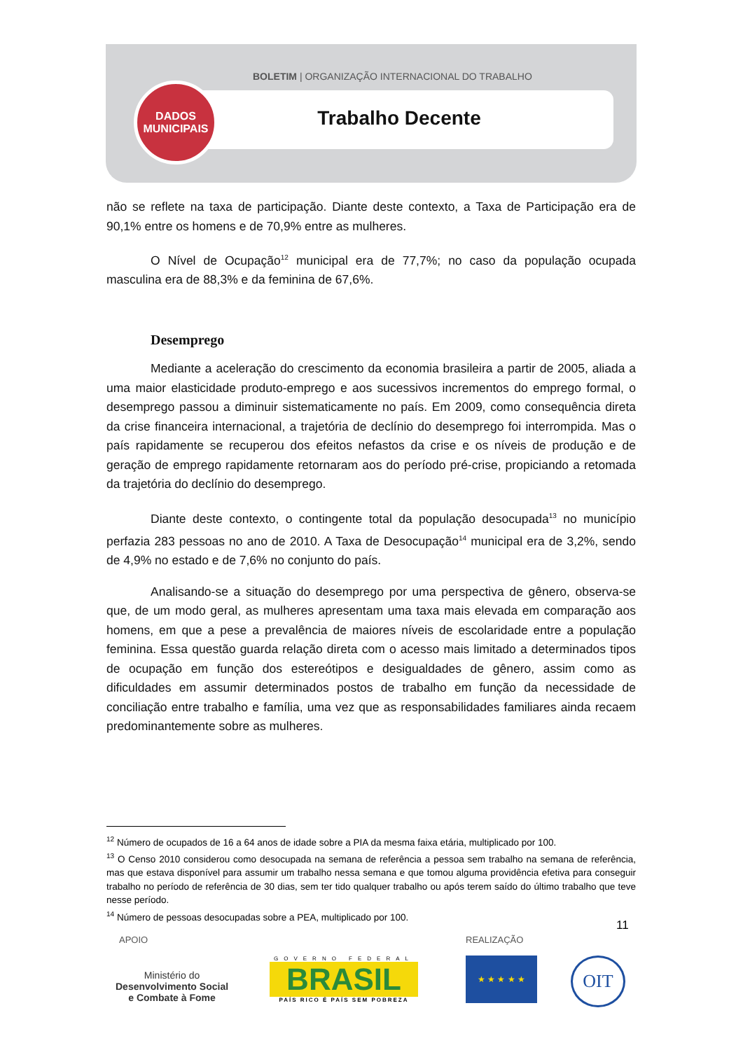BOLETIM | ORGANIZAÇÃO INTERNACIONAL DO TRABALHO
Trabalho Decente
DADOS
MUNICIPAIS
não se reflete na taxa de participação. Diante deste contexto, a Taxa de Participação era de 90,1% entre os homens e de 70,9% entre as mulheres.
O Nível de Ocupação<sup>12</sup> municipal era de 77,7%; no caso da população ocupada masculina era de 88,3% e da feminina de 67,6%.
Desemprego
Mediante a aceleração do crescimento da economia brasileira a partir de 2005, aliada a uma maior elasticidade produto-emprego e aos sucessivos incrementos do emprego formal, o desemprego passou a diminuir sistematicamente no país. Em 2009, como consequência direta da crise financeira internacional, a trajetória de declínio do desemprego foi interrompida. Mas o país rapidamente se recuperou dos efeitos nefastos da crise e os níveis de produção e de geração de emprego rapidamente retornaram aos do período pré-crise, propiciando a retomada da trajetória do declínio do desemprego.
Diante deste contexto, o contingente total da população desocupada<sup>13</sup> no município perfazia 283 pessoas no ano de 2010. A Taxa de Desocupação<sup>14</sup> municipal era de 3,2%, sendo de 4,9% no estado e de 7,6% no conjunto do país.
Analisando-se a situação do desemprego por uma perspectiva de gênero, observa-se que, de um modo geral, as mulheres apresentam uma taxa mais elevada em comparação aos homens, em que a pese a prevalência de maiores níveis de escolaridade entre a população feminina. Essa questão guarda relação direta com o acesso mais limitado a determinados tipos de ocupação em função dos estereótipos e desigualdades de gênero, assim como as dificuldades em assumir determinados postos de trabalho em função da necessidade de conciliação entre trabalho e família, uma vez que as responsabilidades familiares ainda recaem predominantemente sobre as mulheres.
<sup>12</sup> Número de ocupados de 16 a 64 anos de idade sobre a PIA da mesma faixa etária, multiplicado por 100.
<sup>13</sup> O Censo 2010 considerou como desocupada na semana de referência a pessoa sem trabalho na semana de referência, mas que estava disponível para assumir um trabalho nessa semana e que tomou alguma providência efetiva para conseguir trabalho no período de referência de 30 dias, sem ter tido qualquer trabalho ou após terem saído do último trabalho que teve nesse período.
<sup>14</sup> Número de pessoas desocupadas sobre a PEA, multiplicado por 100.
11
APOIO REALIZAÇÃO
Ministério do
Desenvolvimento Social
e Combate à Fome
GOVERNO FEDERAL
BRASIL
PAÍS RICO É PAÍS SEM POBREZA
★ ★ ★ ★ ★ OIT